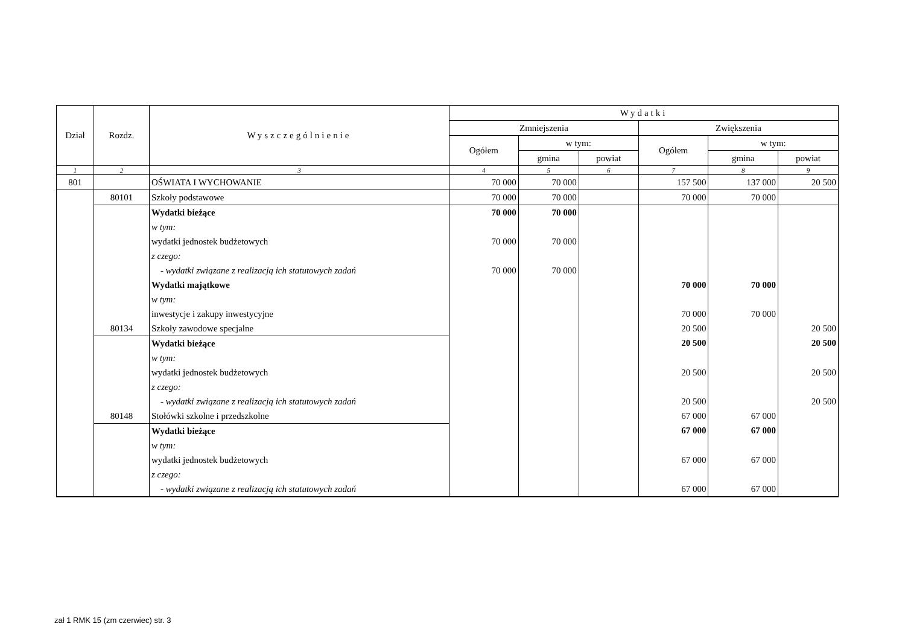| Dział | Rozdz. | Wyszczególnienie | Wydatki | | | | | |
| --- | --- | --- | --- | --- | --- | --- | --- | --- |
| | | | Zmniejszenia | | | Zwiększenia | | |
| | | | Ogółem | w tym: | | Ogółem | w tym: | |
| | | | | gmina | powiat | | gmina | powiat |
| 1 | 2 | 3 | 4 | 5 | 6 | 7 | 8 | 9 |
| 801 | | OŚWIATA I WYCHOWANIE | 70 000 | 70 000 | | 157 500 | 137 000 | 20 500 |
| | 80101 | Szkoły podstawowe | 70 000 | 70 000 | | 70 000 | 70 000 | |
| | | Wydatki bieżące | 70 000 | 70 000 | | | | |
| | | w tym: | | | | | | |
| | | wydatki jednostek budżetowych | 70 000 | 70 000 | | | | |
| | | z czego: | | | | | | |
| | | - wydatki związane z realizacją ich statutowych zadań | 70 000 | 70 000 | | | | |
| | | Wydatki majątkowe | | | | 70 000 | 70 000 | |
| | | w tym: | | | | | | |
| | | inwestycje i zakupy inwestycyjne | | | | 70 000 | 70 000 | |
| | 80134 | Szkoły zawodowe specjalne | | | | 20 500 | | 20 500 |
| | | Wydatki bieżące | | | | 20 500 | | 20 500 |
| | | w tym: | | | | | | |
| | | wydatki jednostek budżetowych | | | | 20 500 | | 20 500 |
| | | z czego: | | | | | | |
| | | - wydatki związane z realizacją ich statutowych zadań | | | | 20 500 | | 20 500 |
| | 80148 | Stołówki szkolne i przedszkolne | | | | 67 000 | 67 000 | |
| | | Wydatki bieżące | | | | 67 000 | 67 000 | |
| | | w tym: | | | | | | |
| | | wydatki jednostek budżetowych | | | | 67 000 | 67 000 | |
| | | z czego: | | | | | | |
| | | - wydatki związane z realizacją ich statutowych zadań | | | | 67 000 | 67 000 | |
zał 1 RMK 15 (zm czerwiec) str. 3